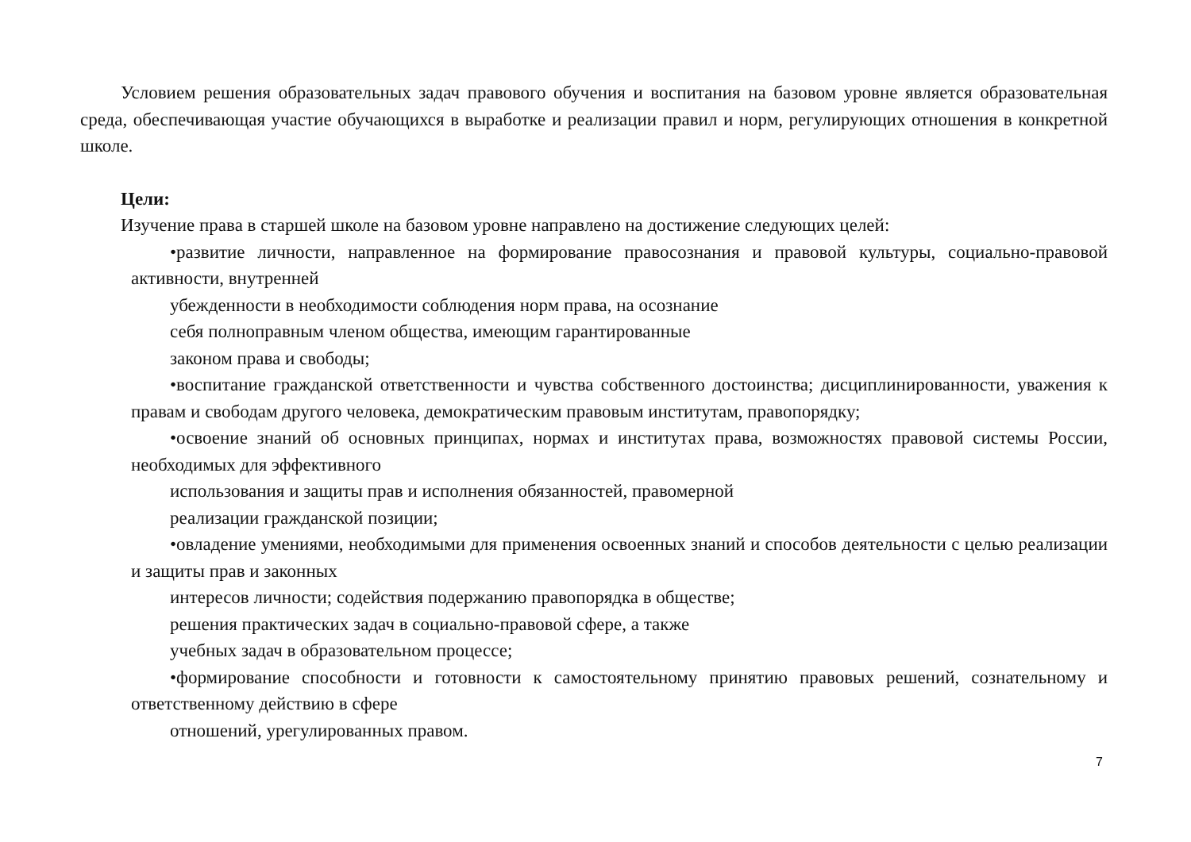Условием решения образовательных задач правового обучения и воспитания на базовом уровне является образовательная среда, обеспечивающая участие обучающихся в выработке и реализации правил и норм, регулирующих отношения в конкретной школе.
Цели:
Изучение права в старшей школе на базовом уровне направлено на достижение следующих целей:
•развитие личности, направленное на формирование правосознания и правовой культуры, социально-правовой активности, внутренней
убежденности в необходимости соблюдения норм права, на осознание
себя полноправным членом общества, имеющим гарантированные
законом права и свободы;
•воспитание гражданской ответственности и чувства собственного достоинства; дисциплинированности, уважения к правам и свободам другого человека, демократическим правовым институтам, правопорядку;
•освоение знаний об основных принципах, нормах и институтах права, возможностях правовой системы России, необходимых для эффективного
использования и защиты прав и исполнения обязанностей, правомерной
реализации гражданской позиции;
•овладение умениями, необходимыми для применения освоенных знаний и способов деятельности с целью реализации и защиты прав и законных
интересов личности; содействия подержанию правопорядка в обществе;
решения практических задач в социально-правовой сфере, а также
учебных задач в образовательном процессе;
•формирование способности и готовности к самостоятельному принятию правовых решений, сознательному и ответственному действию в сфере
отношений, урегулированных правом.
7